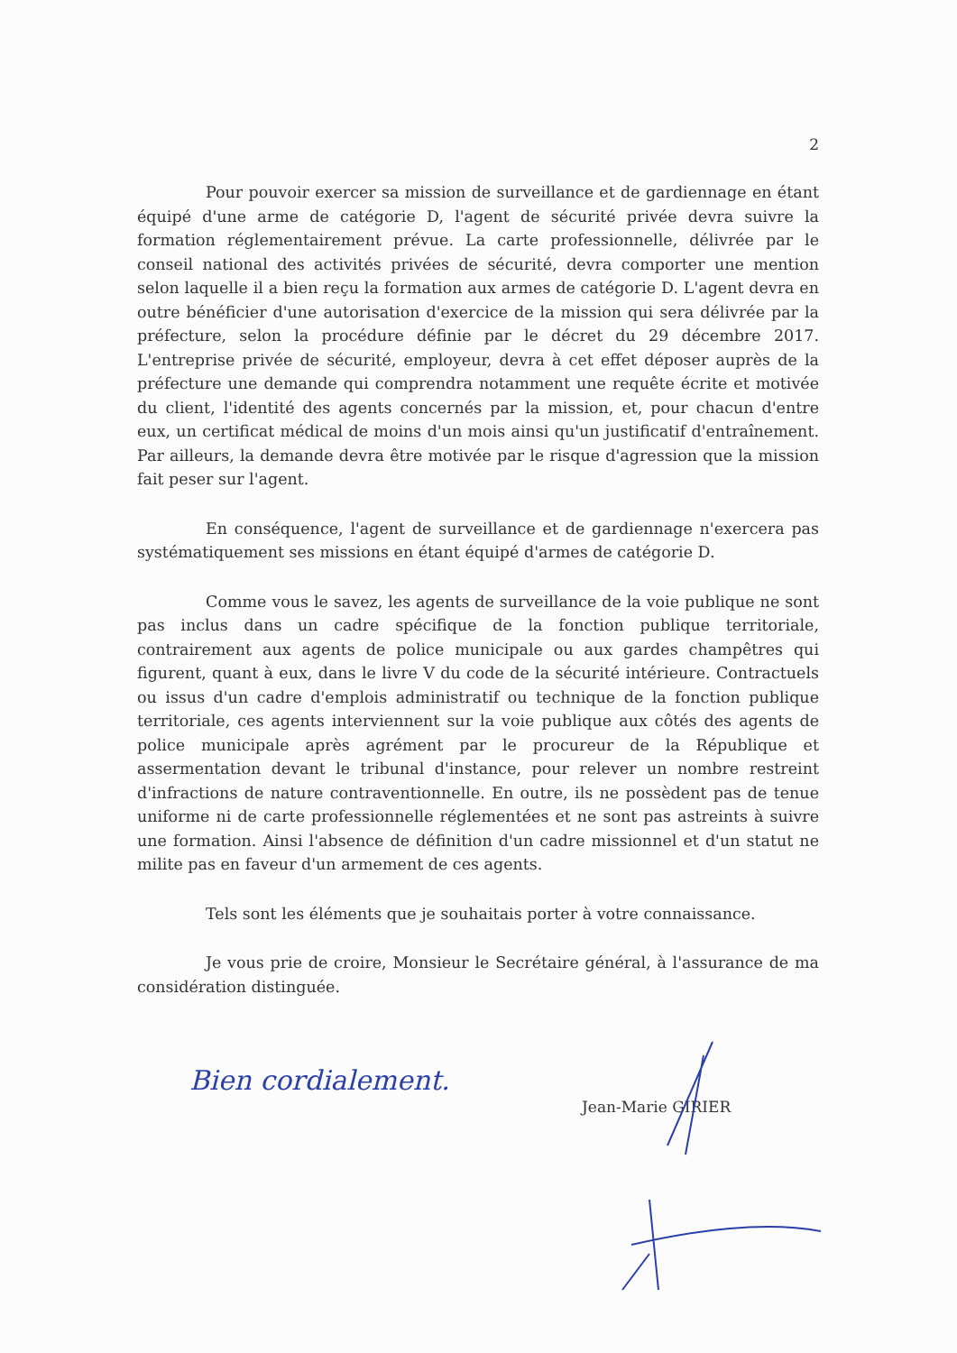2
Pour pouvoir exercer sa mission de surveillance et de gardiennage en étant équipé d'une arme de catégorie D, l'agent de sécurité privée devra suivre la formation réglementairement prévue. La carte professionnelle, délivrée par le conseil national des activités privées de sécurité, devra comporter une mention selon laquelle il a bien reçu la formation aux armes de catégorie D. L'agent devra en outre bénéficier d'une autorisation d'exercice de la mission qui sera délivrée par la préfecture, selon la procédure définie par le décret du 29 décembre 2017. L'entreprise privée de sécurité, employeur, devra à cet effet déposer auprès de la préfecture une demande qui comprendra notamment une requête écrite et motivée du client, l'identité des agents concernés par la mission, et, pour chacun d'entre eux, un certificat médical de moins d'un mois ainsi qu'un justificatif d'entraînement. Par ailleurs, la demande devra être motivée par le risque d'agression que la mission fait peser sur l'agent.
En conséquence, l'agent de surveillance et de gardiennage n'exercera pas systématiquement ses missions en étant équipé d'armes de catégorie D.
Comme vous le savez, les agents de surveillance de la voie publique ne sont pas inclus dans un cadre spécifique de la fonction publique territoriale, contrairement aux agents de police municipale ou aux gardes champêtres qui figurent, quant à eux, dans le livre V du code de la sécurité intérieure. Contractuels ou issus d'un cadre d'emplois administratif ou technique de la fonction publique territoriale, ces agents interviennent sur la voie publique aux côtés des agents de police municipale après agrément par le procureur de la République et assermentation devant le tribunal d'instance, pour relever un nombre restreint d'infractions de nature contraventionnelle. En outre, ils ne possèdent pas de tenue uniforme ni de carte professionnelle réglementées et ne sont pas astreints à suivre une formation. Ainsi l'absence de définition d'un cadre missionnel et d'un statut ne milite pas en faveur d'un armement de ces agents.
Tels sont les éléments que je souhaitais porter à votre connaissance.
Je vous prie de croire, Monsieur le Secrétaire général, à l'assurance de ma considération distinguée.
Jean-Marie GIRIER
Bien cordialement.